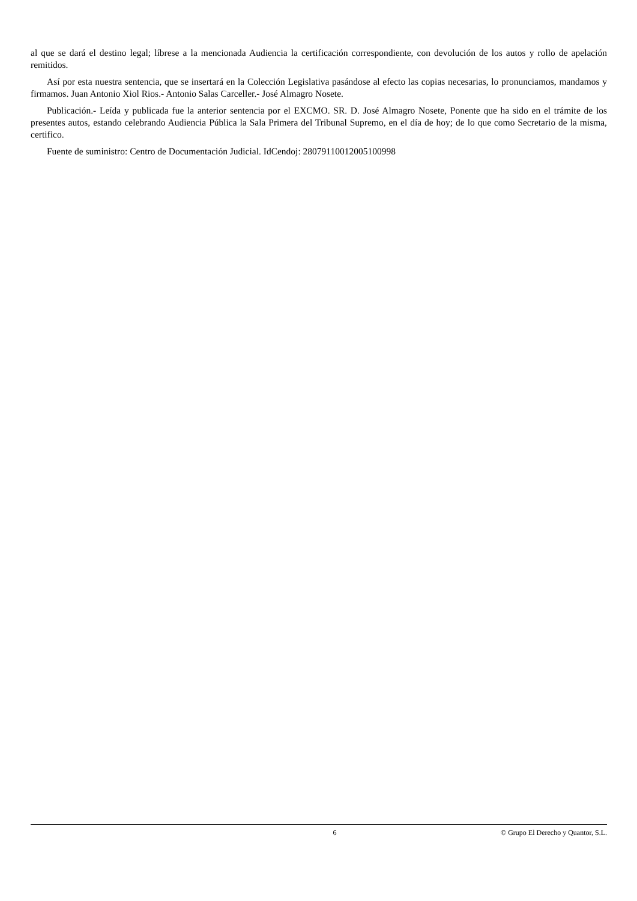al que se dará el destino legal; líbrese a la mencionada Audiencia la certificación correspondiente, con devolución de los autos y rollo de apelación remitidos.
Así por esta nuestra sentencia, que se insertará en la Colección Legislativa pasándose al efecto las copias necesarias, lo pronunciamos, mandamos y firmamos. Juan Antonio Xiol Rios.- Antonio Salas Carceller.- José Almagro Nosete.
Publicación.- Leída y publicada fue la anterior sentencia por el EXCMO. SR. D. José Almagro Nosete, Ponente que ha sido en el trámite de los presentes autos, estando celebrando Audiencia Pública la Sala Primera del Tribunal Supremo, en el día de hoy; de lo que como Secretario de la misma, certifico.
Fuente de suministro: Centro de Documentación Judicial. IdCendoj: 28079110012005100998
6 © Grupo El Derecho y Quantor, S.L.